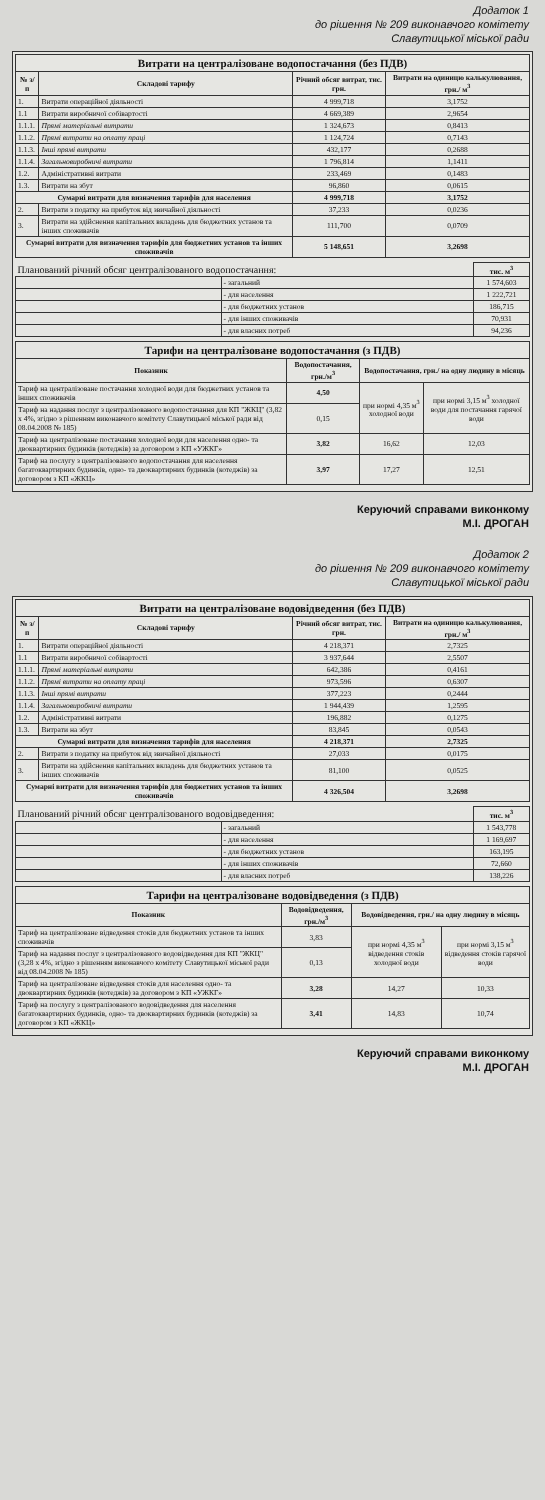Додаток 1
до рішення № 209 виконавчого комітету
Славутицької міської ради
| Витрати на централізоване водопостачання (без ПДВ) | | | |
| --- | --- | --- | --- |
| № з/п | Складові тарифу | Річний обсяг витрат, тис. грн. | Витрати на одиницю калькулювання, грн./ м<sup>3</sup> |
| 1. | Витрати операційної діяльності | 4 999,718 | 3,1752 |
| 1.1 | Витрати виробничої собівартості | 4 669,389 | 2,9654 |
| 1.1.1. | Прямі матеріальні витрати | 1 324,673 | 0,8413 |
| 1.1.2. | Прямі витрати на оплату праці | 1 124,724 | 0,7143 |
| 1.1.3. | Інші прямі витрати | 432,177 | 0,2688 |
| 1.1.4. | Загальновиробничі витрати | 1 796,814 | 1,1411 |
| 1.2. | Адміністративні витрати | 233,469 | 0,1483 |
| 1.3. | Витрати на збут | 96,860 | 0,0615 |
| Сумарні витрати для визначення тарифів для населення | | 4 999,718 | 3,1752 |
| 2. | Витрати з податку на прибуток від звичайної діяльності | 37,233 | 0,0236 |
| 3. | Витрати на здійснення капітальних вкладень для бюджетних установ та інших споживачів | 111,700 | 0,0709 |
| Сумарні витрати для визначення тарифів для бюджетних установ та інших споживачів | | 5 148,651 | 3,2698 |
| Планований річний обсяг централізованого водопостачання: | | тис. м<sup>3</sup> |
| | - загальний | 1 574,603 |
| | - для населення | 1 222,721 |
| | - для бюджетних установ | 186,715 |
| | - для інших споживачів | 70,931 |
| | - для власних потреб | 94,236 |
| Тарифи на централізоване водопостачання (з ПДВ) | | | |
| --- | --- | --- | --- |
| Показник | Водопостачання, грн./м<sup>3</sup> | Водопостачання, грн./ на одну людину в місяць | |
| Тариф на централізоване постачання холодної води для бюджетних установ та інших споживачів | 4,50 | при нормі 4,35 м<sup>3</sup> холодної води | при нормі 3,15 м<sup>3</sup> холодної води для постачання гарячої води |
| Тариф на надання послуг з централізованого водопостачання для КП "ЖКЦ" (3,82 х 4%, згідно з рішенням виконавчого комітету Славутицької міської ради від 08.04.2008 № 185) | 0,15 | | |
| Тариф на централізоване постачання холодної води для населення одно- та двоквартирних будинків (котеджів) за договором з КП «УЖКГ» | 3,82 | 16,62 | 12,03 |
| Тариф на послугу з централізованого водопостачання для населення багатоквартирних будинків, одно- та двоквартирних будинків (котеджів) за договором з КП «ЖКЦ» | 3,97 | 17,27 | 12,51 |
Керуючий справами виконкому
М.І. ДРОГАН
Додаток 2
до рішення № 209 виконавчого комітету
Славутицької міської ради
| Витрати на централізоване водовідведення (без ПДВ) | | | |
| --- | --- | --- | --- |
| № з/п | Складові тарифу | Річний обсяг витрат, тис. грн. | Витрати на одиницю калькулювання, грн./ м<sup>3</sup> |
| 1. | Витрати операційної діяльності | 4 218,371 | 2,7325 |
| 1.1 | Витрати виробничої собівартості | 3 937,644 | 2,5507 |
| 1.1.1. | Прямі матеріальні витрати | 642,386 | 0,4161 |
| 1.1.2. | Прямі витрати на оплату праці | 973,596 | 0,6307 |
| 1.1.3. | Інші прямі витрати | 377,223 | 0,2444 |
| 1.1.4. | Загальновиробничі витрати | 1 944,439 | 1,2595 |
| 1.2. | Адміністративні витрати | 196,882 | 0,1275 |
| 1.3. | Витрати на збут | 83,845 | 0,0543 |
| Сумарні витрати для визначення тарифів для населення | | 4 218,371 | 2,7325 |
| 2. | Витрати з податку на прибуток від звичайної діяльності | 27,033 | 0,0175 |
| 3. | Витрати на здійснення капітальних вкладень для бюджетних установ та інших споживачів | 81,100 | 0,0525 |
| Сумарні витрати для визначення тарифів для бюджетних установ та інших споживачів | | 4 326,504 | 3,2698 |
| Планований річний обсяг централізованого водовідведення: | | тис. м<sup>3</sup> |
| | - загальний | 1 543,778 |
| | - для населення | 1 169,697 |
| | - для бюджетних установ | 163,195 |
| | - для інших споживачів | 72,660 |
| | - для власних потреб | 138,226 |
| Тарифи на централізоване водовідведення (з ПДВ) | | | |
| --- | --- | --- | --- |
| Показник | Водовідведення, грн./м<sup>3</sup> | Водовідведення, грн./ на одну людину в місяць | |
| Тариф на централізоване відведення стоків для бюджетних установ та інших споживачів | 3,83 | при нормі 4,35 м<sup>3</sup> відведення стоків холодної води | при нормі 3,15 м<sup>3</sup> відведення стоків гарячої води |
| Тариф на надання послуг з централізованого водовідведення для КП "ЖКЦ" (3,28 х 4%, згідно з рішенням виконавчого комітету Славутицької міської ради від 08.04.2008 № 185) | 0,13 | | |
| Тариф на централізоване відведення стоків для населення одно- та двоквартирних будинків (котеджів) за договором з КП «УЖКГ» | 3,28 | 14,27 | 10,33 |
| Тариф на послугу з централізованого водовідведення для населення багатоквартирних будинків, одно- та двоквартирних будинків (котеджів) за договором з КП «ЖКЦ» | 3,41 | 14,83 | 10,74 |
Керуючий справами виконкому
М.І. ДРОГАН